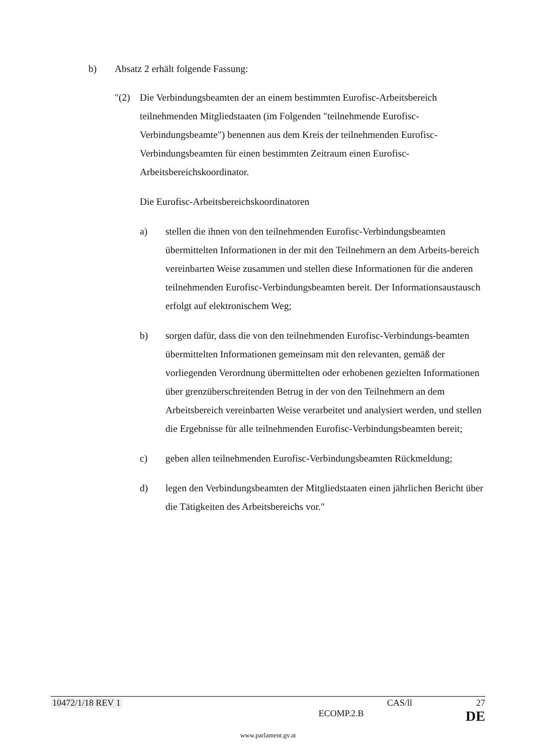b) Absatz 2 erhält folgende Fassung:
"(2) Die Verbindungsbeamten der an einem bestimmten Eurofisc-Arbeitsbereich teilnehmenden Mitgliedstaaten (im Folgenden "teilnehmende Eurofisc-Verbindungsbeamte") benennen aus dem Kreis der teilnehmenden Eurofisc-Verbindungsbeamten für einen bestimmten Zeitraum einen Eurofisc-Arbeitsbereichskoordinator.
Die Eurofisc-Arbeitsbereichskoordinatoren
a) stellen die ihnen von den teilnehmenden Eurofisc-Verbindungsbeamten übermittelten Informationen in der mit den Teilnehmern an dem Arbeits-bereich vereinbarten Weise zusammen und stellen diese Informationen für die anderen teilnehmenden Eurofisc-Verbindungsbeamten bereit. Der Informationsaustausch erfolgt auf elektronischem Weg;
b) sorgen dafür, dass die von den teilnehmenden Eurofisc-Verbindungs-beamten übermittelten Informationen gemeinsam mit den relevanten, gemäß der vorliegenden Verordnung übermittelten oder erhobenen gezielten Informationen über grenzüberschreitenden Betrug in der von den Teilnehmern an dem Arbeitsbereich vereinbarten Weise verarbeitet und analysiert werden, und stellen die Ergebnisse für alle teilnehmenden Eurofisc-Verbindungsbeamten bereit;
c) geben allen teilnehmenden Eurofisc-Verbindungsbeamten Rückmeldung;
d) legen den Verbindungsbeamten der Mitgliedstaaten einen jährlichen Bericht über die Tätigkeiten des Arbeitsbereichs vor."
10472/1/18 REV 1 CAS/ll 27
ECOMP.2.B DE
www.parlament.gv.at